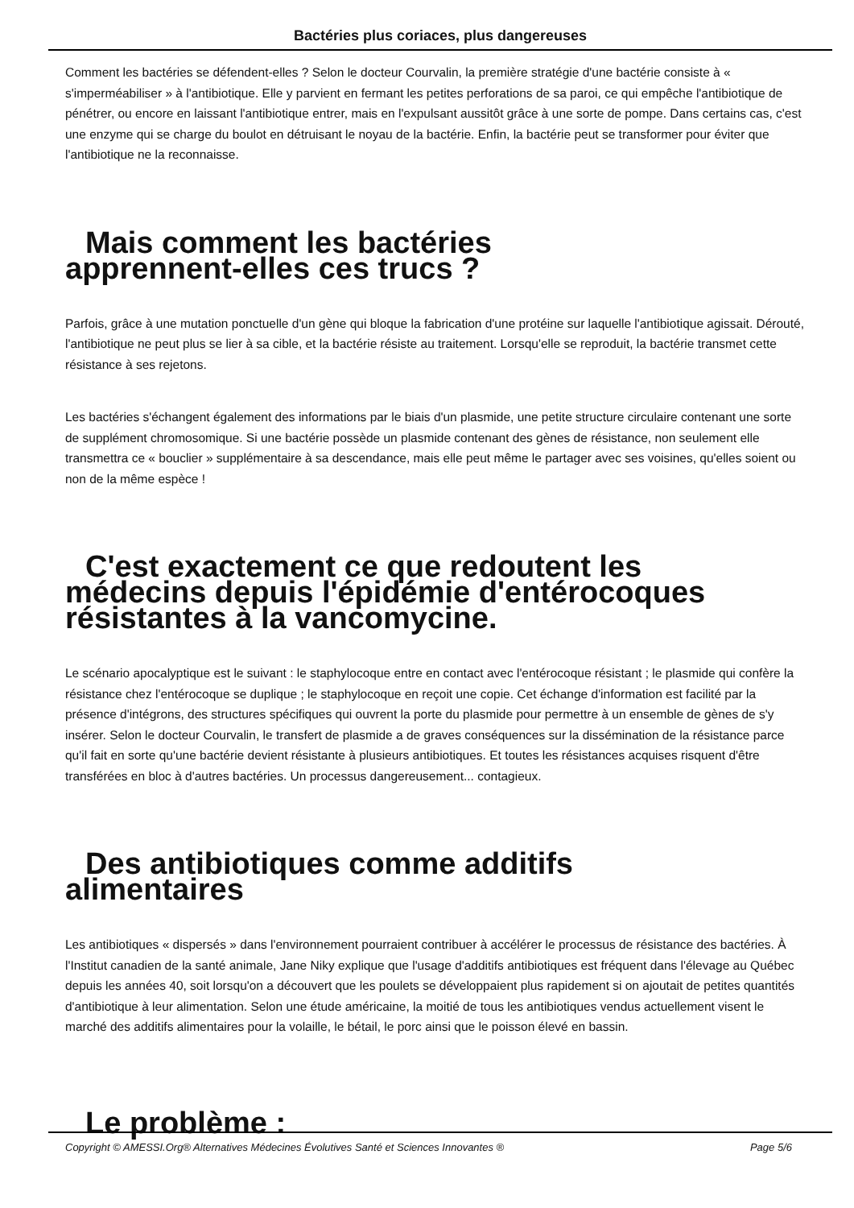Bactéries plus coriaces, plus dangereuses
Comment les bactéries se défendent-elles ? Selon le docteur Courvalin, la première stratégie d'une bactérie consiste à « s'imperméabiliser » à l'antibiotique. Elle y parvient en fermant les petites perforations de sa paroi, ce qui empêche l'antibiotique de pénétrer, ou encore en laissant l'antibiotique entrer, mais en l'expulsant aussitôt grâce à une sorte de pompe. Dans certains cas, c'est une enzyme qui se charge du boulot en détruisant le noyau de la bactérie. Enfin, la bactérie peut se transformer pour éviter que l'antibiotique ne la reconnaisse.
Mais comment les bactéries
apprennent-elles ces trucs ?
Parfois, grâce à une mutation ponctuelle d'un gène qui bloque la fabrication d'une protéine sur laquelle l'antibiotique agissait. Dérouté, l'antibiotique ne peut plus se lier à sa cible, et la bactérie résiste au traitement. Lorsqu'elle se reproduit, la bactérie transmet cette résistance à ses rejetons.
Les bactéries s'échangent également des informations par le biais d'un plasmide, une petite structure circulaire contenant une sorte de supplément chromosomique. Si une bactérie possède un plasmide contenant des gènes de résistance, non seulement elle transmettra ce « bouclier » supplémentaire à sa descendance, mais elle peut même le partager avec ses voisines, qu'elles soient ou non de la même espèce !
C'est exactement ce que redoutent les
médecins depuis l'épidémie d'entérocoques
résistantes à la vancomycine.
Le scénario apocalyptique est le suivant : le staphylocoque entre en contact avec l'entérocoque résistant ; le plasmide qui confère la résistance chez l'entérocoque se duplique ; le staphylocoque en reçoit une copie. Cet échange d'information est facilité par la présence d'intégrons, des structures spécifiques qui ouvrent la porte du plasmide pour permettre à un ensemble de gènes de s'y insérer. Selon le docteur Courvalin, le transfert de plasmide a de graves conséquences sur la dissémination de la résistance parce qu'il fait en sorte qu'une bactérie devient résistante à plusieurs antibiotiques. Et toutes les résistances acquises risquent d'être transférées en bloc à d'autres bactéries. Un processus dangereusement... contagieux.
Des antibiotiques comme additifs
alimentaires
Les antibiotiques « dispersés » dans l'environnement pourraient contribuer à accélérer le processus de résistance des bactéries. À l'Institut canadien de la santé animale, Jane Niky explique que l'usage d'additifs antibiotiques est fréquent dans l'élevage au Québec depuis les années 40, soit lorsqu'on a découvert que les poulets se développaient plus rapidement si on ajoutait de petites quantités d'antibiotique à leur alimentation. Selon une étude américaine, la moitié de tous les antibiotiques vendus actuellement visent le marché des additifs alimentaires pour la volaille, le bétail, le porc ainsi que le poisson élevé en bassin.
Le problème :
Copyright © AMESSI.Org® Alternatives Médecines Évolutives Santé et Sciences Innovantes ® Page 5/6